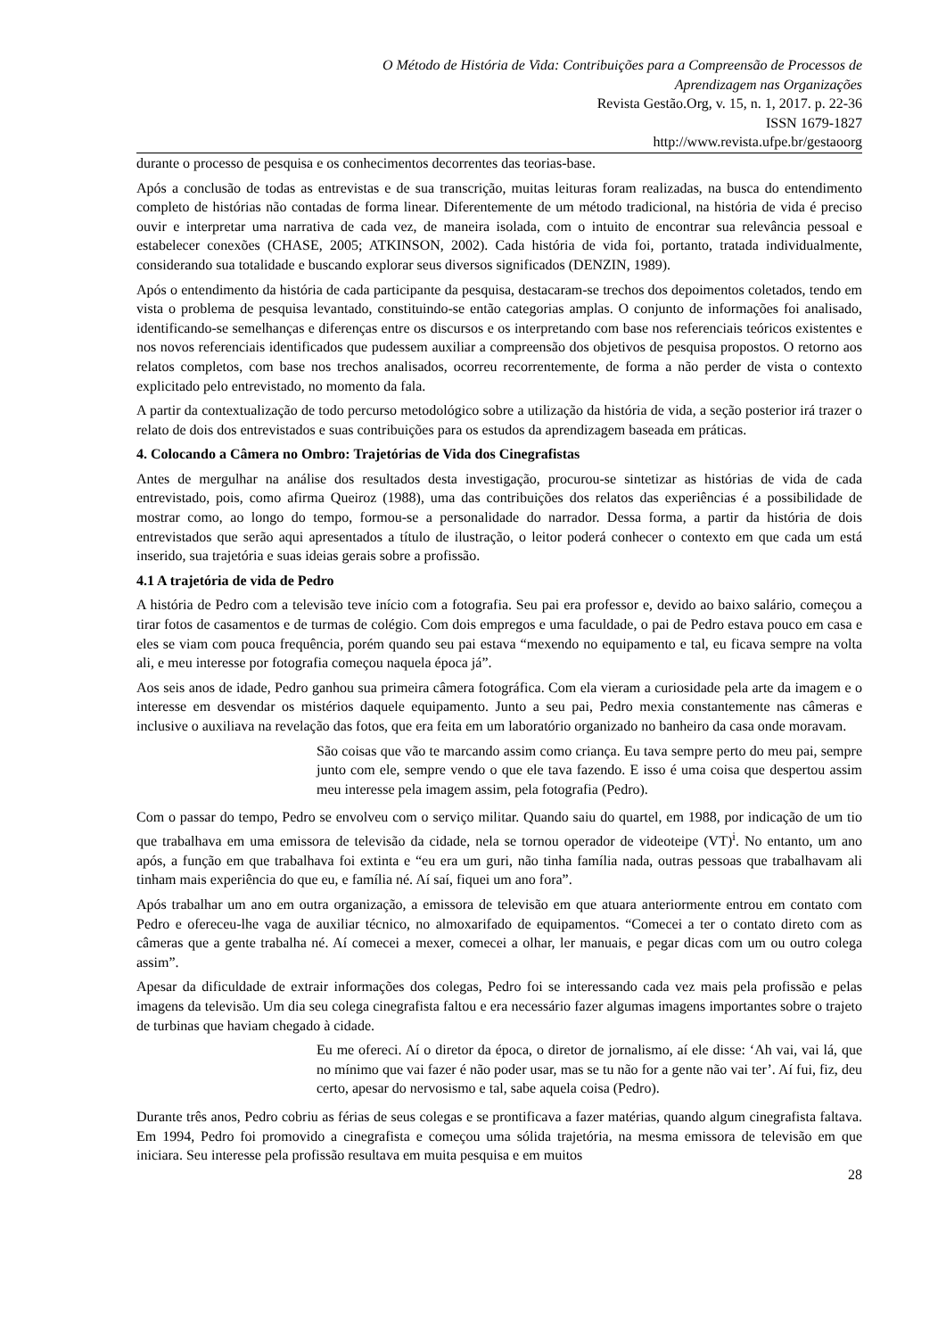O Método de História de Vida: Contribuições para a Compreensão de Processos de
Aprendizagem nas Organizações
Revista Gestão.Org, v. 15, n. 1, 2017. p. 22-36
ISSN 1679-1827
http://www.revista.ufpe.br/gestaoorg
durante o processo de pesquisa e os conhecimentos decorrentes das teorias-base.
Após a conclusão de todas as entrevistas e de sua transcrição, muitas leituras foram realizadas, na busca do entendimento completo de histórias não contadas de forma linear. Diferentemente de um método tradicional, na história de vida é preciso ouvir e interpretar uma narrativa de cada vez, de maneira isolada, com o intuito de encontrar sua relevância pessoal e estabelecer conexões (CHASE, 2005; ATKINSON, 2002). Cada história de vida foi, portanto, tratada individualmente, considerando sua totalidade e buscando explorar seus diversos significados (DENZIN, 1989).
Após o entendimento da história de cada participante da pesquisa, destacaram-se trechos dos depoimentos coletados, tendo em vista o problema de pesquisa levantado, constituindo-se então categorias amplas. O conjunto de informações foi analisado, identificando-se semelhanças e diferenças entre os discursos e os interpretando com base nos referenciais teóricos existentes e nos novos referenciais identificados que pudessem auxiliar a compreensão dos objetivos de pesquisa propostos. O retorno aos relatos completos, com base nos trechos analisados, ocorreu recorrentemente, de forma a não perder de vista o contexto explicitado pelo entrevistado, no momento da fala.
A partir da contextualização de todo percurso metodológico sobre a utilização da história de vida, a seção posterior irá trazer o relato de dois dos entrevistados e suas contribuições para os estudos da aprendizagem baseada em práticas.
4. Colocando a Câmera no Ombro: Trajetórias de Vida dos Cinegrafistas
Antes de mergulhar na análise dos resultados desta investigação, procurou-se sintetizar as histórias de vida de cada entrevistado, pois, como afirma Queiroz (1988), uma das contribuições dos relatos das experiências é a possibilidade de mostrar como, ao longo do tempo, formou-se a personalidade do narrador. Dessa forma, a partir da história de dois entrevistados que serão aqui apresentados a título de ilustração, o leitor poderá conhecer o contexto em que cada um está inserido, sua trajetória e suas ideias gerais sobre a profissão.
4.1 A trajetória de vida de Pedro
A história de Pedro com a televisão teve início com a fotografia. Seu pai era professor e, devido ao baixo salário, começou a tirar fotos de casamentos e de turmas de colégio. Com dois empregos e uma faculdade, o pai de Pedro estava pouco em casa e eles se viam com pouca frequência, porém quando seu pai estava “mexendo no equipamento e tal, eu ficava sempre na volta ali, e meu interesse por fotografia começou naquela época já”.
Aos seis anos de idade, Pedro ganhou sua primeira câmera fotográfica. Com ela vieram a curiosidade pela arte da imagem e o interesse em desvendar os mistérios daquele equipamento. Junto a seu pai, Pedro mexia constantemente nas câmeras e inclusive o auxiliava na revelação das fotos, que era feita em um laboratório organizado no banheiro da casa onde moravam.
São coisas que vão te marcando assim como criança. Eu tava sempre perto do meu pai, sempre junto com ele, sempre vendo o que ele tava fazendo. E isso é uma coisa que despertou assim meu interesse pela imagem assim, pela fotografia (Pedro).
Com o passar do tempo, Pedro se envolveu com o serviço militar. Quando saiu do quartel, em 1988, por indicação de um tio que trabalhava em uma emissora de televisão da cidade, nela se tornou operador de videoteipe (VT)<sup>i</sup>. No entanto, um ano após, a função em que trabalhava foi extinta e “eu era um guri, não tinha família nada, outras pessoas que trabalhavam ali tinham mais experiência do que eu, e família né. Aí saí, fiquei um ano fora”.
Após trabalhar um ano em outra organização, a emissora de televisão em que atuara anteriormente entrou em contato com Pedro e ofereceu-lhe vaga de auxiliar técnico, no almoxarifado de equipamentos. “Comecei a ter o contato direto com as câmeras que a gente trabalha né. Aí comecei a mexer, comecei a olhar, ler manuais, e pegar dicas com um ou outro colega assim”.
Apesar da dificuldade de extrair informações dos colegas, Pedro foi se interessando cada vez mais pela profissão e pelas imagens da televisão. Um dia seu colega cinegrafista faltou e era necessário fazer algumas imagens importantes sobre o trajeto de turbinas que haviam chegado à cidade.
Eu me ofereci. Aí o diretor da época, o diretor de jornalismo, aí ele disse: ‘Ah vai, vai lá, que no mínimo que vai fazer é não poder usar, mas se tu não for a gente não vai ter’. Aí fui, fiz, deu certo, apesar do nervosismo e tal, sabe aquela coisa (Pedro).
Durante três anos, Pedro cobriu as férias de seus colegas e se prontificava a fazer matérias, quando algum cinegrafista faltava. Em 1994, Pedro foi promovido a cinegrafista e começou uma sólida trajetória, na mesma emissora de televisão em que iniciara. Seu interesse pela profissão resultava em muita pesquisa e em muitos
28